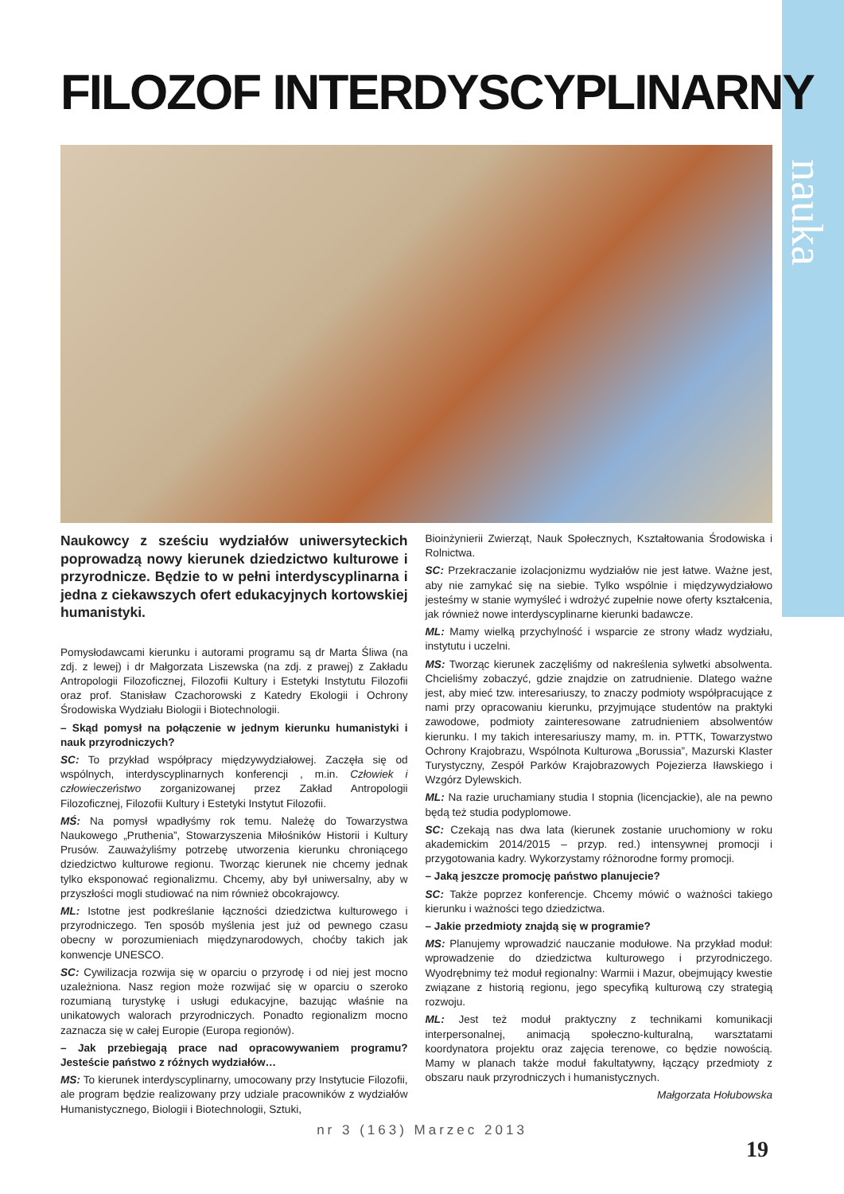nauka
FILOZOF INTERDYSCYPLINARNY
Naukowcy z sześciu wydziałów uniwersyteckich poprowadzą nowy kierunek dziedzictwo kulturowe i przyrodnicze. Będzie to w pełni interdyscyplinarna i jedna z ciekawszych ofert edukacyjnych kortowskiej humanistyki.
Pomysłodawcami kierunku i autorami programu są dr Marta Śliwa (na zdj. z lewej) i dr Małgorzata Liszewska (na zdj. z prawej) z Zakładu Antropologii Filozoficznej, Filozofii Kultury i Estetyki Instytutu Filozofii oraz prof. Stanisław Czachorowski z Katedry Ekologii i Ochrony Środowiska Wydziału Biologii i Biotechnologii.
– Skąd pomysł na połączenie w jednym kierunku humanistyki i nauk przyrodniczych?
SC: To przykład współpracy międzywydziałowej. Zaczęła się od wspólnych, interdyscyplinarnych konferencji , m.in. Człowiek i człowieczeństwo zorganizowanej przez Zakład Antropologii Filozoficznej, Filozofii Kultury i Estetyki Instytut Filozofii.
MŚ: Na pomysł wpadłyśmy rok temu. Należę do Towarzystwa Naukowego „Pruthenia”, Stowarzyszenia Miłośników Historii i Kultury Prusów. Zauważyliśmy potrzebę utworzenia kierunku chroniącego dziedzictwo kulturowe regionu. Tworząc kierunek nie chcemy jednak tylko eksponować regionalizmu. Chcemy, aby był uniwersalny, aby w przyszłości mogli studiować na nim również obcokrajowcy.
ML: Istotne jest podkreślanie łączności dziedzictwa kulturowego i przyrodniczego. Ten sposób myślenia jest już od pewnego czasu obecny w porozumieniach międzynarodowych, choćby takich jak konwencje UNESCO.
SC: Cywilizacja rozwija się w oparciu o przyrodę i od niej jest mocno uzależniona. Nasz region może rozwijać się w oparciu o szeroko rozumianą turystykę i usługi edukacyjne, bazując właśnie na unikatowych walorach przyrodniczych. Ponadto regionalizm mocno zaznacza się w całej Europie (Europa regionów).
– Jak przebiegają prace nad opracowywaniem programu? Jesteście państwo z różnych wydziałów…
MS: To kierunek interdyscyplinarny, umocowany przy Instytucie Filozofii, ale program będzie realizowany przy udziale pracowników z wydziałów Humanistycznego, Biologii i Biotechnologii, Sztuki,
Bioinżynierii Zwierząt, Nauk Społecznych, Kształtowania Środowiska i Rolnictwa.
SC: Przekraczanie izolacjonizmu wydziałów nie jest łatwe. Ważne jest, aby nie zamykać się na siebie. Tylko wspólnie i międzywydziałowo jesteśmy w stanie wymyśleć i wdrożyć zupełnie nowe oferty kształcenia, jak również nowe interdyscyplinarne kierunki badawcze.
ML: Mamy wielką przychylność i wsparcie ze strony władz wydziału, instytutu i uczelni.
MS: Tworząc kierunek zaczęliśmy od nakreślenia sylwetki absolwenta. Chcieliśmy zobaczyć, gdzie znajdzie on zatrudnienie. Dlatego ważne jest, aby mieć tzw. interesariuszy, to znaczy podmioty współpracujące z nami przy opracowaniu kierunku, przyjmujące studentów na praktyki zawodowe, podmioty zainteresowane zatrudnieniem absolwentów kierunku. I my takich interesariuszy mamy, m. in. PTTK, Towarzystwo Ochrony Krajobrazu, Wspólnota Kulturowa „Borussia”, Mazurski Klaster Turystyczny, Zespół Parków Krajobrazowych Pojezierza Iławskiego i Wzgórz Dylewskich.
ML: Na razie uruchamiany studia I stopnia (licencjackie), ale na pewno będą też studia podyplomowe.
SC: Czekają nas dwa lata (kierunek zostanie uruchomiony w roku akademickim 2014/2015 – przyp. red.) intensywnej promocji i przygotowania kadry. Wykorzystamy różnorodne formy promocji.
– Jaką jeszcze promocję państwo planujecie?
SC: Także poprzez konferencje. Chcemy mówić o ważności takiego kierunku i ważności tego dziedzictwa.
– Jakie przedmioty znajdą się w programie?
MS: Planujemy wprowadzić nauczanie modułowe. Na przykład moduł: wprowadzenie do dziedzictwa kulturowego i przyrodniczego. Wyodrębnimy też moduł regionalny: Warmii i Mazur, obejmujący kwestie związane z historią regionu, jego specyfiką kulturową czy strategią rozwoju.
ML: Jest też moduł praktyczny z technikami komunikacji interpersonalnej, animacją społeczno-kulturalną, warsztatami koordynatora projektu oraz zajęcia terenowe, co będzie nowością. Mamy w planach także moduł fakultatywny, łączący przedmioty z obszaru nauk przyrodniczych i humanistycznych.
Małgorzata Hołubowska
nr 3 (163) Marzec 2013
19